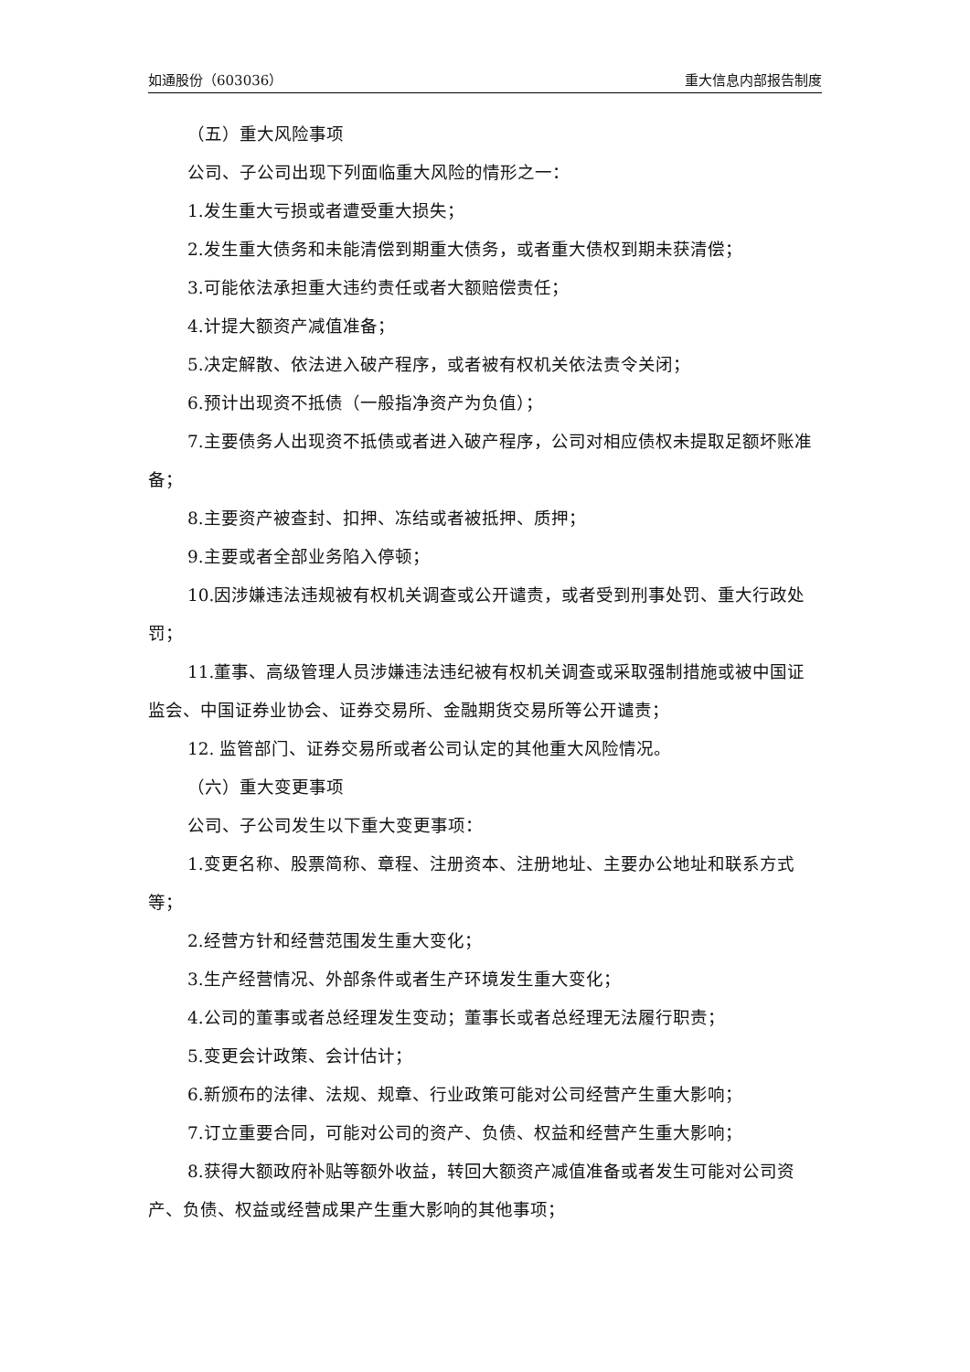如通股份（603036） 重大信息内部报告制度
（五）重大风险事项
公司、子公司出现下列面临重大风险的情形之一：
1.发生重大亏损或者遭受重大损失；
2.发生重大债务和未能清偿到期重大债务，或者重大债权到期未获清偿；
3.可能依法承担重大违约责任或者大额赔偿责任；
4.计提大额资产减值准备；
5.决定解散、依法进入破产程序，或者被有权机关依法责令关闭；
6.预计出现资不抵债（一般指净资产为负值）；
7.主要债务人出现资不抵债或者进入破产程序，公司对相应债权未提取足额坏账准备；
8.主要资产被查封、扣押、冻结或者被抵押、质押；
9.主要或者全部业务陷入停顿；
10.因涉嫌违法违规被有权机关调查或公开谴责，或者受到刑事处罚、重大行政处罚；
11.董事、高级管理人员涉嫌违法违纪被有权机关调查或采取强制措施或被中国证监会、中国证券业协会、证券交易所、金融期货交易所等公开谴责；
12. 监管部门、证券交易所或者公司认定的其他重大风险情况。
（六）重大变更事项
公司、子公司发生以下重大变更事项：
1.变更名称、股票简称、章程、注册资本、注册地址、主要办公地址和联系方式等；
2.经营方针和经营范围发生重大变化；
3.生产经营情况、外部条件或者生产环境发生重大变化；
4.公司的董事或者总经理发生变动；董事长或者总经理无法履行职责；
5.变更会计政策、会计估计；
6.新颁布的法律、法规、规章、行业政策可能对公司经营产生重大影响；
7.订立重要合同，可能对公司的资产、负债、权益和经营产生重大影响；
8.获得大额政府补贴等额外收益，转回大额资产减值准备或者发生可能对公司资产、负债、权益或经营成果产生重大影响的其他事项；